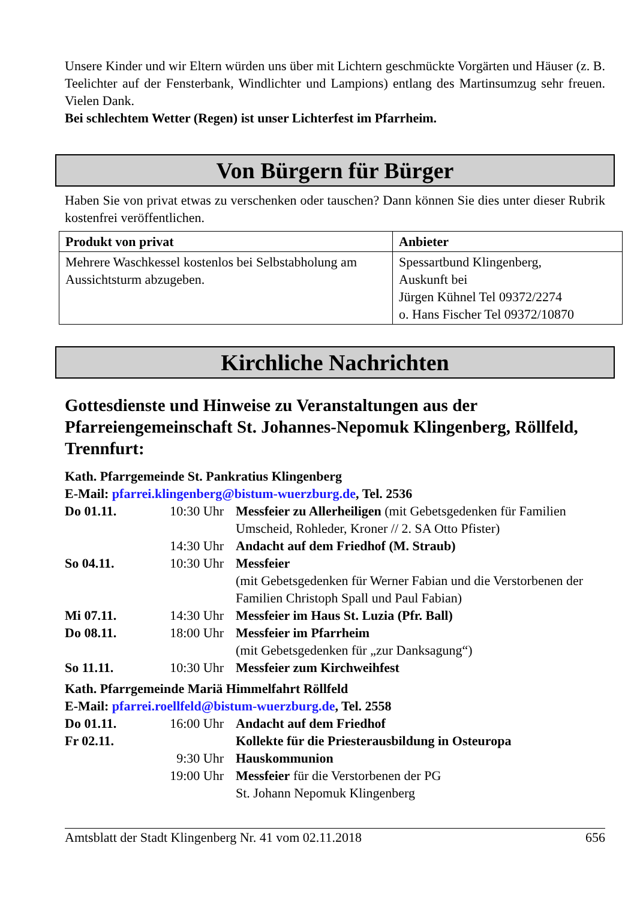Unsere Kinder und wir Eltern würden uns über mit Lichtern geschmückte Vorgärten und Häuser (z. B. Teelichter auf der Fensterbank, Windlichter und Lampions) entlang des Martinsumzug sehr freuen. Vielen Dank.
Bei schlechtem Wetter (Regen) ist unser Lichterfest im Pfarrheim.
Von Bürgern für Bürger
Haben Sie von privat etwas zu verschenken oder tauschen? Dann können Sie dies unter dieser Rubrik kostenfrei veröffentlichen.
| Produkt von privat | Anbieter |
| --- | --- |
| Mehrere Waschkessel kostenlos bei Selbstabholung am Aussichtsturm abzugeben. | Spessartbund Klingenberg, Auskunft bei Jürgen Kühnel Tel 09372/2274 o. Hans Fischer Tel 09372/10870 |
Kirchliche Nachrichten
Gottesdienste und Hinweise zu Veranstaltungen aus der Pfarreiengemeinschaft St. Johannes-Nepomuk Klingenberg, Röllfeld, Trennfurt:
Kath. Pfarrgemeinde St. Pankratius Klingenberg
E-Mail: pfarrei.klingenberg@bistum-wuerzburg.de, Tel. 2536
| Do 01.11. | 10:30 Uhr | Messfeier zu Allerheiligen (mit Gebetsgedenken für Familien Umscheid, Rohleder, Kroner // 2. SA Otto Pfister) |
| | 14:30 Uhr | Andacht auf dem Friedhof (M. Straub) |
| So 04.11. | 10:30 Uhr | Messfeier (mit Gebetsgedenken für Werner Fabian und die Verstorbenen der Familien Christoph Spall und Paul Fabian) |
| Mi 07.11. | 14:30 Uhr | Messfeier im Haus St. Luzia (Pfr. Ball) |
| Do 08.11. | 18:00 Uhr | Messfeier im Pfarrheim (mit Gebetsgedenken für „zur Danksagung“) |
| So 11.11. | 10:30 Uhr | Messfeier zum Kirchweihfest |
Kath. Pfarrgemeinde Mariä Himmelfahrt Röllfeld
E-Mail: pfarrei.roellfeld@bistum-wuerzburg.de, Tel. 2558
| Do 01.11. | 16:00 Uhr | Andacht auf dem Friedhof |
| Fr 02.11. | | Kollekte für die Priesterausbildung in Osteuropa |
| | 9:30 Uhr | Hauskommunion |
| | 19:00 Uhr | Messfeier für die Verstorbenen der PG St. Johann Nepomuk Klingenberg |
Amtsblatt der Stadt Klingenberg Nr. 41 vom 02.11.2018 656